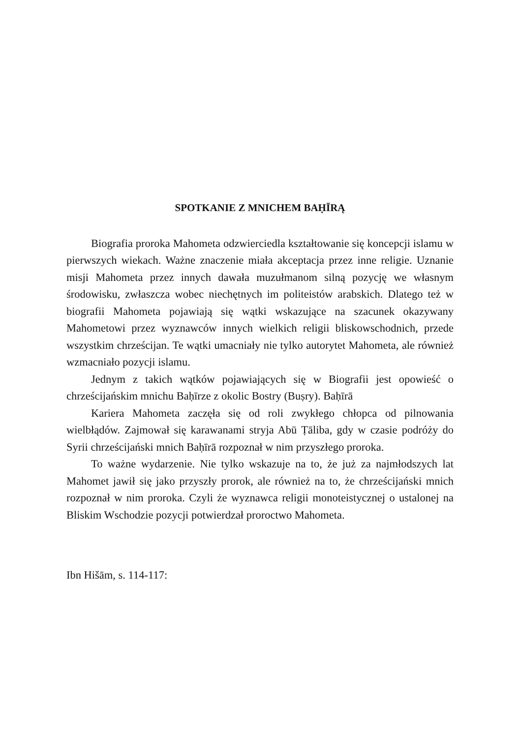SPOTKANIE Z MNICHEM BAḤĪRĄ
Biografia proroka Mahometa odzwierciedla kształtowanie się koncepcji islamu w pierwszych wiekach. Ważne znaczenie miała akceptacja przez inne religie. Uznanie misji Mahometa przez innych dawała muzułmanom silną pozycję we własnym środowisku, zwłaszcza wobec niechętnych im politeistów arabskich. Dlatego też w biografii Mahometa pojawiają się wątki wskazujące na szacunek okazywany Mahometowi przez wyznawców innych wielkich religii bliskowschodnich, przede wszystkim chrześcijan. Te wątki umacniały nie tylko autorytet Mahometa, ale również wzmacniało pozycji islamu.
Jednym z takich wątków pojawiających się w Biografii jest opowieść o chrześcijańskim mnichu Baḥīrze z okolic Bostry (Buṣry). Baḥīrā
Kariera Mahometa zaczęła się od roli zwykłego chłopca od pilnowania wielbłądów. Zajmował się karawanami stryja Abū Ṭāliba, gdy w czasie podróży do Syrii chrześcijański mnich Baḥīrā rozpoznał w nim przyszłego proroka.
To ważne wydarzenie. Nie tylko wskazuje na to, że już za najmłodszych lat Mahomet jawił się jako przyszły prorok, ale również na to, że chrześcijański mnich rozpoznał w nim proroka. Czyli że wyznawca religii monoteistycznej o ustalonej na Bliskim Wschodzie pozycji potwierdzał proroctwo Mahometa.
Ibn Hišām, s. 114-117: